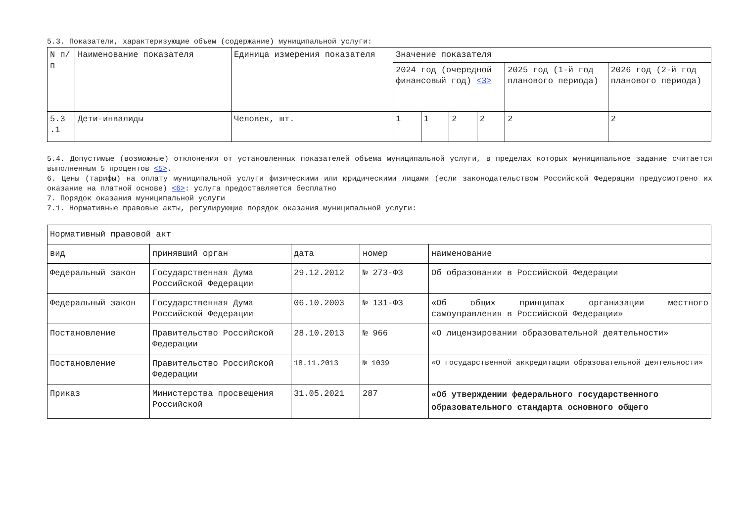5.3. Показатели, характеризующие объем (содержание) муниципальной услуги:
| N п/п | Наименование показателя | Единица измерения показателя | Значение показателя | | | | | |
| --- | --- | --- | --- | --- | --- | --- | --- | --- |
| | | | 2024 год (очередной финансовый год) <3> | | | | 2025 год (1-й год планового периода) | 2026 год (2-й год планового периода) |
| 5.3 .1 | Дети-инвалиды | Человек, шт. | 1 | 1 | 2 | 2 | 2 | 2 |
5.4. Допустимые (возможные) отклонения от установленных показателей объема муниципальной услуги, в пределах которых муниципальное задание считается выполненным 5 процентов <5>.
6. Цены (тарифы) на оплату муниципальной услуги физическими или юридическими лицами (если законодательством Российской Федерации предусмотрено их оказание на платной основе) <6>: услуга предоставляется бесплатно
7. Порядок оказания муниципальной услуги
7.1. Нормативные правовые акты, регулирующие порядок оказания муниципальной услуги:
| Нормативный правовой акт | | | | |
| --- | --- | --- | --- | --- |
| вид | принявший орган | дата | номер | наименование |
| Федеральный закон | Государственная Дума Российской Федерации | 29.12.2012 | № 273-ФЗ | Об образовании в Российской Федерации |
| Федеральный закон | Государственная Дума Российской Федерации | 06.10.2003 | № 131-ФЗ | «Об общих принципах организации местного самоуправления в Российской Федерации» |
| Постановление | Правительство Российской Федерации | 28.10.2013 | № 966 | «О лицензировании образовательной деятельности» |
| Постановление | Правительство Российской Федерации | 18.11.2013 | № 1039 | «О государственной аккредитации образовательной деятельности» |
| Приказ | Министерства просвещения Российской | 31.05.2021 | 287 | «Об утверждении федерального государственного образовательного стандарта основного общего |